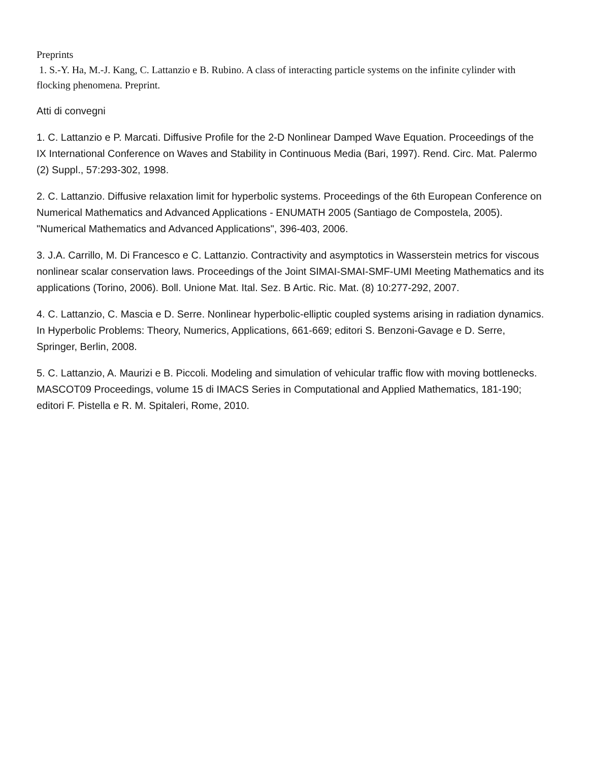Preprints
1. S.-Y. Ha, M.-J. Kang, C. Lattanzio e B. Rubino. A class of interacting particle systems on the infinite cylinder with flocking phenomena. Preprint.
Atti di convegni
1. C. Lattanzio e P. Marcati. Diffusive Profile for the 2-D Nonlinear Damped Wave Equation. Proceedings of the IX International Conference on Waves and Stability in Continuous Media (Bari, 1997). Rend. Circ. Mat. Palermo (2) Suppl., 57:293-302, 1998.
2. C. Lattanzio. Diffusive relaxation limit for hyperbolic systems. Proceedings of the 6th European Conference on Numerical Mathematics and Advanced Applications - ENUMATH 2005 (Santiago de Compostela, 2005). "Numerical Mathematics and Advanced Applications", 396-403, 2006.
3. J.A. Carrillo, M. Di Francesco e C. Lattanzio. Contractivity and asymptotics in Wasserstein metrics for viscous nonlinear scalar conservation laws. Proceedings of the Joint SIMAI-SMAI-SMF-UMI Meeting Mathematics and its applications (Torino, 2006). Boll. Unione Mat. Ital. Sez. B Artic. Ric. Mat. (8) 10:277-292, 2007.
4. C. Lattanzio, C. Mascia e D. Serre. Nonlinear hyperbolic-elliptic coupled systems arising in radiation dynamics. In Hyperbolic Problems: Theory, Numerics, Applications, 661-669; editori S. Benzoni-Gavage e D. Serre, Springer, Berlin, 2008.
5. C. Lattanzio, A. Maurizi e B. Piccoli. Modeling and simulation of vehicular traffic flow with moving bottlenecks. MASCOT09 Proceedings, volume 15 di IMACS Series in Computational and Applied Mathematics, 181-190; editori F. Pistella e R. M. Spitaleri, Rome, 2010.